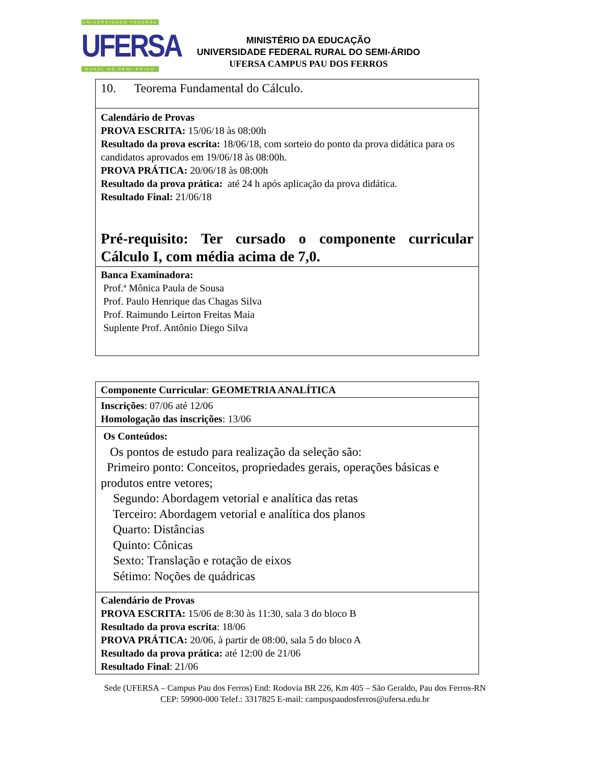UNIVERSIDADE FEDERAL
UFERSA
RURAL DO SEMI-ÁRIDO
MINISTÉRIO DA EDUCAÇÃO
UNIVERSIDADE FEDERAL RURAL DO SEMI-ÁRIDO
UFERSA CAMPUS PAU DOS FERROS
| 10. Teorema Fundamental do Cálculo. |
| Calendário de Provas PROVA ESCRITA: 15/06/18 às 08:00h Resultado da prova escrita: 18/06/18, com sorteio do ponto da prova didática para os candidatos aprovados em 19/06/18 às 08:00h. PROVA PRÁTICA: 20/06/18 às 08:00h Resultado da prova prática: até 24 h após aplicação da prova didática. Resultado Final: 21/06/18 Pré-requisito: Ter cursado o componente curricular Cálculo I, com média acima de 7,0. |
| Banca Examinadora: Prof.ª Mônica Paula de Sousa Prof. Paulo Henrique das Chagas Silva Prof. Raimundo Leirton Freitas Maia Suplente Prof. Antônio Diego Silva |
| Componente Curricular : GEOMETRIA ANALÍTICA |
| Inscrições : 07/06 até 12/06 Homologação das inscrições : 13/06 |
| Os Conteúdos: Os pontos de estudo para realização da seleção são: Primeiro ponto: Conceitos, propriedades gerais, operações básicas e produtos entre vetores; Segundo: Abordagem vetorial e analítica das retas Terceiro: Abordagem vetorial e analítica dos planos Quarto: Distâncias Quinto: Cônicas Sexto: Translação e rotação de eixos Sétimo: Noções de quádricas |
| Calendário de Provas PROVA ESCRITA: 15/06 de 8:30 às 11:30, sala 3 do bloco B Resultado da prova escrita : 18/06 PROVA PRÁTICA: 20/06, à partir de 08:00, sala 5 do bloco A Resultado da prova prática: até 12:00 de 21/06 Resultado Final : 21/06 |
Sede (UFERSA – Campus Pau dos Ferros) End: Rodovia BR 226, Km 405 – São Geraldo, Pau dos Ferros-RN
CEP: 59900-000 Telef.: 3317825 E-mail: campuspaudosferros@ufersa.edu.br